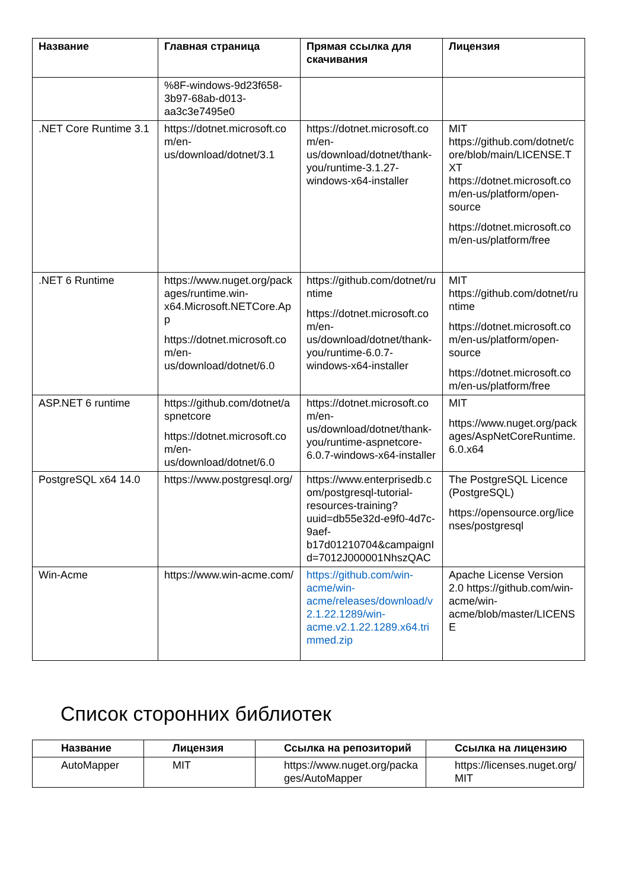| Название | Главная страница | Прямая ссылка для скачивания | Лицензия |
| --- | --- | --- | --- |
| | %8F-windows-9d23f658-3b97-68ab-d013-aa3c3e7495e0 | | |
| .NET Core Runtime 3.1 | https://dotnet.microsoft.com/en-us/download/dotnet/3.1 | https://dotnet.microsoft.com/en-us/download/dotnet/thank-you/runtime-3.1.27-windows-x64-installer | MIT https://github.com/dotnet/core/blob/main/LICENSE.TXT https://dotnet.microsoft.com/en-us/platform/open-source https://dotnet.microsoft.com/en-us/platform/free |
| .NET 6 Runtime | https://www.nuget.org/packages/runtime.win-x64.Microsoft.NETCore.App https://dotnet.microsoft.com/en-us/download/dotnet/6.0 | https://github.com/dotnet/runtime https://dotnet.microsoft.com/en-us/download/dotnet/thank-you/runtime-6.0.7-windows-x64-installer | MIT https://github.com/dotnet/runtime https://dotnet.microsoft.com/en-us/platform/open-source https://dotnet.microsoft.com/en-us/platform/free |
| ASP.NET 6 runtime | https://github.com/dotnet/aspnetcore https://dotnet.microsoft.com/en-us/download/dotnet/6.0 | https://dotnet.microsoft.com/en-us/download/dotnet/thank-you/runtime-aspnetcore-6.0.7-windows-x64-installer | MIT https://www.nuget.org/packages/AspNetCoreRuntime.6.0.x64 |
| PostgreSQL x64 14.0 | https://www.postgresql.org/ | https://www.enterprisedb.com/postgresql-tutorial-resources-training?uuid=db55e32d-e9f0-4d7c-9aef-b17d01210704&campaignId=7012J000001NhszQAC | The PostgreSQL Licence (PostgreSQL) https://opensource.org/licenses/postgresql |
| Win-Acme | https://www.win-acme.com/ | https://github.com/win-acme/win-acme/releases/download/v2.1.22.1289/win-acme.v2.1.22.1289.x64.trimmed.zip | Apache License Version 2.0 https://github.com/win-acme/win-acme/blob/master/LICENSE |
Список сторонних библиотек
| Название | Лицензия | Ссылка на репозиторий | Ссылка на лицензию |
| --- | --- | --- | --- |
| AutoMapper | MIT | https://www.nuget.org/packages/AutoMapper | https://licenses.nuget.org/MIT |